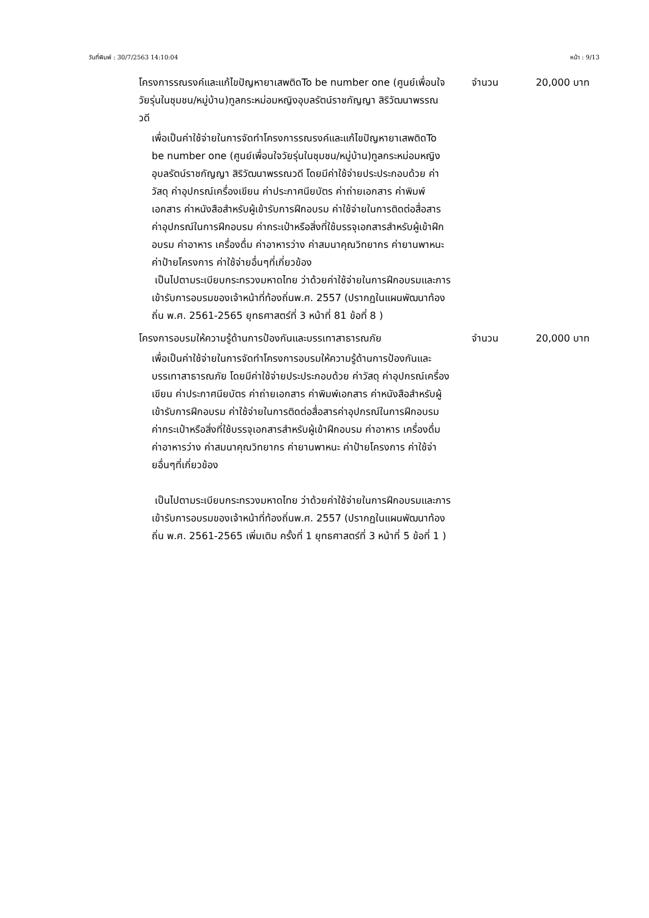วันที่พิมพ์ : 30/7/2563 14:10:04 หน้า : 9/13
โครงการรณรงค์และแก้ไขปัญหายาเสพติดTo be number one (ศูนย์เพื่อนใจวัยรุ่นในชุมชน/หมู่บ้าน)ทูลกระหม่อมหญิงอุบลรัตน์ราชกัญญา สิริวัฒนาพรรณวดี
จำนวน 20,000 บาท
เพื่อเป็นค่าใช้จ่ายในการจัดทำโครงการรณรงค์และแก้ไขปัญหายาเสพติดTo be number one (ศูนย์เพื่อนใจวัยรุ่นในชุมชน/หมู่บ้าน)ทูลกระหม่อมหญิงอุบลรัตน์ราชกัญญา สิริวัฒนาพรรณวดี โดยมีค่าใช้จ่ายประประกอบด้วย ค่าวัสดุ ค่าอุปกรณ์เครื่องเขียน ค่าประกาศนียบัตร ค่าถ่ายเอกสาร ค่าพิมพ์เอกสาร ค่าหนังสือสำหรับผู้เข้ารับการฝึกอบรม ค่าใช้จ่ายในการติดต่อสื่อสาร ค่าอุปกรณ์ในการฝึกอบรม ค่ากระเป๋าหรือสิ่งที่ใช้บรรจุเอกสารสำหรับผู้เข้าฝึกอบรม ค่าอาหาร เครื่องดื่ม ค่าอาหารว่าง ค่าสมนาคุณวิทยากร ค่ายานพาหนะ ค่าป้ายโครงการ ค่าใช้จ่ายอื่นๆที่เกี่ยวข้อง
เป็นไปตามระเบียบกระทรวงมหาดไทย ว่าด้วยค่าใช้จ่ายในการฝึกอบรมและการเข้ารับการอบรมของเจ้าหน้าที่ท้องถิ่นพ.ศ. 2557 (ปรากฏในแผนพัฒนาท้องถิ่น พ.ศ. 2561-2565 ยุทธศาสตร์ที่ 3 หน้าที่ 81 ข้อที่ 8 )
โครงการอบรมให้ความรู้ด้านการป้องกันและบรรเทาสาธารณภัย
จำนวน 20,000 บาท
เพื่อเป็นค่าใช้จ่ายในการจัดทำโครงการอบรมให้ความรู้ด้านการป้องกันและบรรเทาสาธารณภัย โดยมีค่าใช้จ่ายประประกอบด้วย ค่าวัสดุ ค่าอุปกรณ์เครื่องเขียน ค่าประกาศนียบัตร ค่าถ่ายเอกสาร ค่าพิมพ์เอกสาร ค่าหนังสือสำหรับผู้เข้ารับการฝึกอบรม ค่าใช้จ่ายในการติดต่อสื่อสารค่าอุปกรณ์ในการฝึกอบรม ค่ากระเป๋าหรือสิ่งที่ใช้บรรจุเอกสารสำหรับผู้เข้าฝึกอบรม ค่าอาหาร เครื่องดื่ม ค่าอาหารว่าง ค่าสมนาคุณวิทยากร ค่ายานพาหนะ ค่าป้ายโครงการ ค่าใช้จ่ายอื่นๆที่เกี่ยวข้อง
เป็นไปตามระเบียบกระทรวงมหาดไทย ว่าด้วยค่าใช้จ่ายในการฝึกอบรมและการเข้ารับการอบรมของเจ้าหน้าที่ท้องถิ่นพ.ศ. 2557 (ปรากฏในแผนพัฒนาท้องถิ่น พ.ศ. 2561-2565 เพิ่มเติม ครั้งที่ 1 ยุทธศาสตร์ที่ 3 หน้าที่ 5 ข้อที่ 1 )